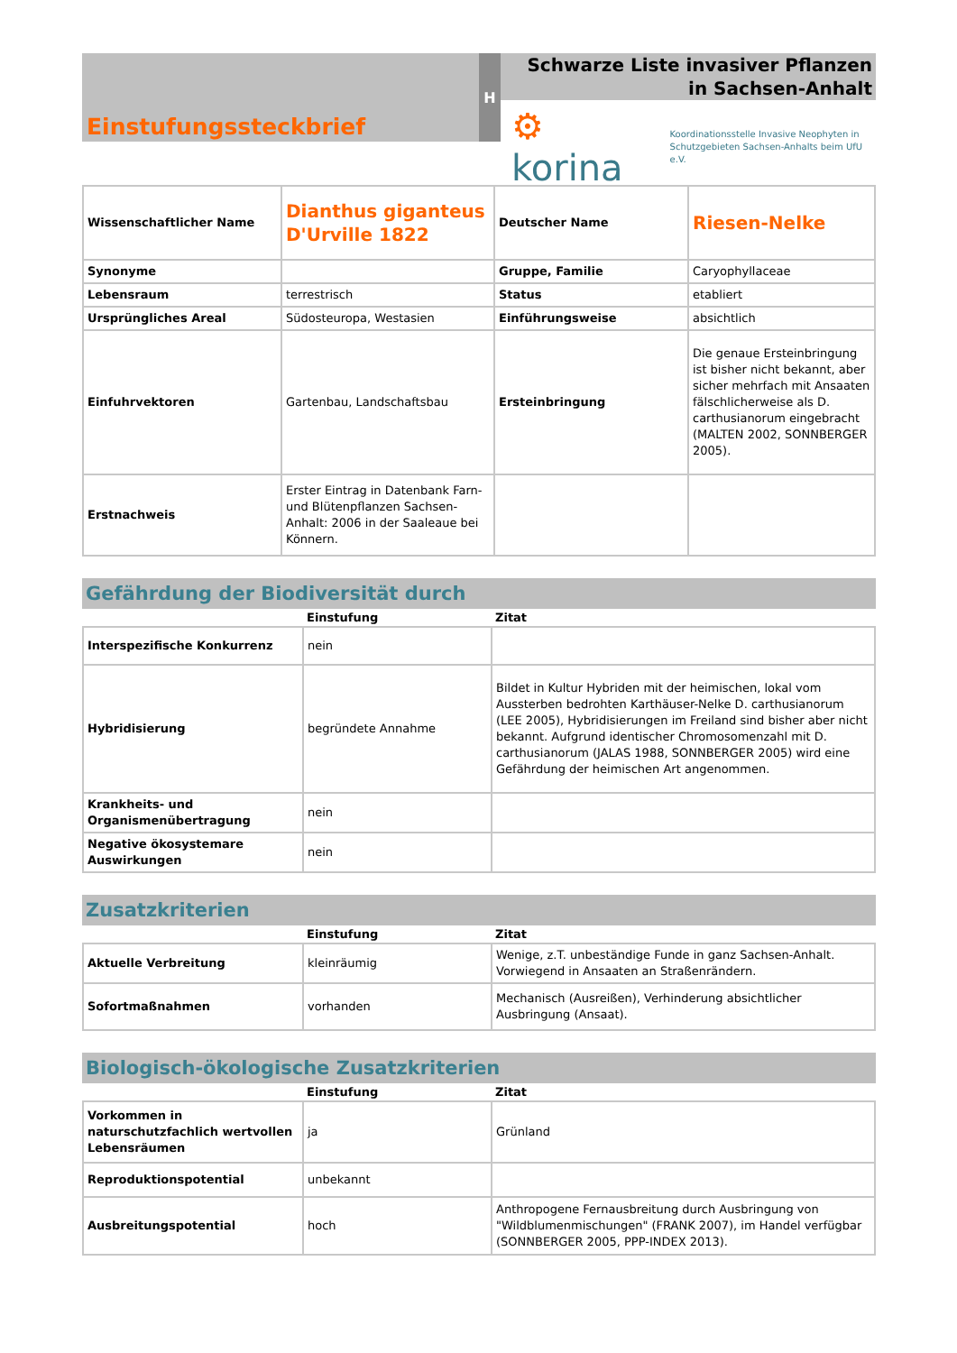Einstufungssteckbrief
H
Schwarze Liste invasiver Pflanzen in Sachsen-Anhalt
⚙ korina Koordinationsstelle Invasive Neophyten in
Schutzgebieten Sachsen-Anhalts beim UfU e.V.
| Wissenschaftlicher Name | Dianthus giganteus D'Urville 1822 | Deutscher Name | Riesen-Nelke |
| Synonyme | | Gruppe, Familie | Caryophyllaceae |
| Lebensraum | terrestrisch | Status | etabliert |
| Ursprüngliches Areal | Südosteuropa, Westasien | Einführungsweise | absichtlich |
| Einfuhrvektoren | Gartenbau, Landschaftsbau | Ersteinbringung | Die genaue Ersteinbringung ist bisher nicht bekannt, aber sicher mehrfach mit Ansaaten fälschlicherweise als D. carthusianorum eingebracht (MALTEN 2002, SONNBERGER 2005). |
| Erstnachweis | Erster Eintrag in Datenbank Farn- und Blütenpflanzen Sachsen-Anhalt: 2006 in der Saaleaue bei Könnern. | | |
Gefährdung der Biodiversität durch
| | Einstufung | Zitat |
| --- | --- | --- |
| Interspezifische Konkurrenz | nein | |
| Hybridisierung | begründete Annahme | Bildet in Kultur Hybriden mit der heimischen, lokal vom Aussterben bedrohten Karthäuser-Nelke D. carthusianorum (LEE 2005), Hybridisierungen im Freiland sind bisher aber nicht bekannt. Aufgrund identischer Chromosomenzahl mit D. carthusianorum (JALAS 1988, SONNBERGER 2005) wird eine Gefährdung der heimischen Art angenommen. |
| Krankheits- und Organismenübertragung | nein | |
| Negative ökosystemare Auswirkungen | nein | |
Zusatzkriterien
| | Einstufung | Zitat |
| --- | --- | --- |
| Aktuelle Verbreitung | kleinräumig | Wenige, z.T. unbeständige Funde in ganz Sachsen-Anhalt. Vorwiegend in Ansaaten an Straßenrändern. |
| Sofortmaßnahmen | vorhanden | Mechanisch (Ausreißen), Verhinderung absichtlicher Ausbringung (Ansaat). |
Biologisch-ökologische Zusatzkriterien
| | Einstufung | Zitat |
| --- | --- | --- |
| Vorkommen in naturschutzfachlich wertvollen Lebensräumen | ja | Grünland |
| Reproduktionspotential | unbekannt | |
| Ausbreitungspotential | hoch | Anthropogene Fernausbreitung durch Ausbringung von "Wildblumenmischungen" (FRANK 2007), im Handel verfügbar (SONNBERGER 2005, PPP-INDEX 2013). |